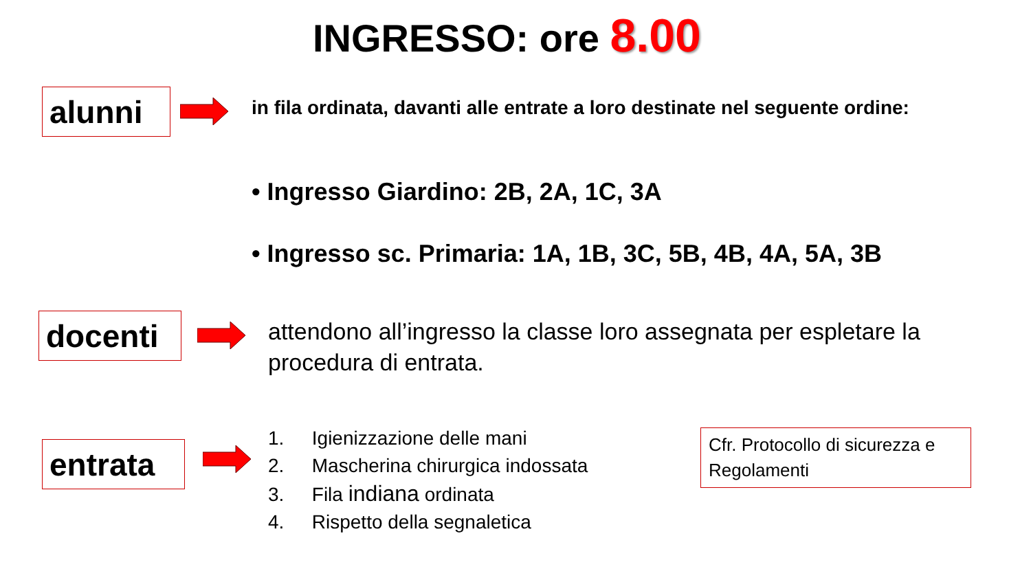INGRESSO: ore 8.00
alunni
in fila ordinata, davanti alle entrate a loro destinate nel seguente ordine:
• Ingresso Giardino: 2B, 2A, 1C, 3A
• Ingresso sc. Primaria: 1A, 1B, 3C, 5B, 4B, 4A, 5A, 3B
docenti
attendono all’ingresso la classe loro assegnata per espletare la procedura di entrata.
entrata
1. Igienizzazione delle mani
2. Mascherina chirurgica indossata
3. Fila indiana ordinata
4. Rispetto della segnaletica
Cfr. Protocollo di sicurezza e Regolamenti